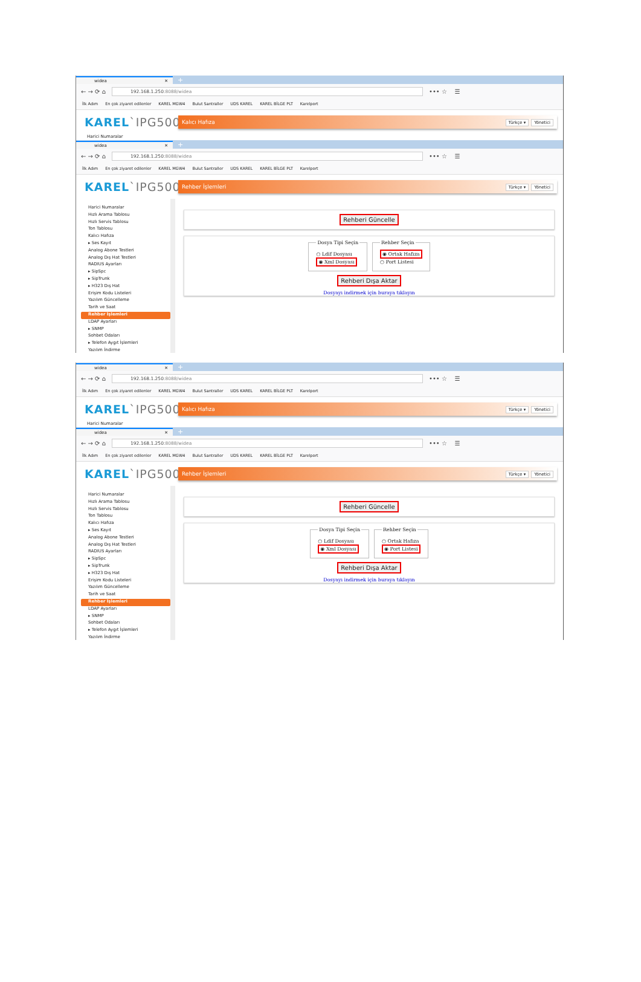widea ✕
+
← → ⟳ ⌂
192.168.1.250:8088/widea
••• ☆ ☰
İlk Adım En çok ziyaret edilenler KAREL MGW4 Bulut Santraller UDS KAREL KAREL BİLGE PLT Karelport
KAREL`IPG500
Kalıcı Hafıza Türkçe ▾ Yönetici
Harici Numaralar
widea ✕
+
← → ⟳ ⌂
192.168.1.250:8088/widea
••• ☆ ☰
İlk Adım En çok ziyaret edilenler KAREL MGW4 Bulut Santraller UDS KAREL KAREL BİLGE PLT Karelport
KAREL`IPG500
Rehber İşlemleri Türkçe ▾ Yönetici
Harici Numaralar
Hızlı Arama Tablosu
Hızlı Servis Tablosu
Ton Tablosu
Kalıcı Hafıza
▸ Ses Kayıt
Analog Abone Testleri
Analog Dış Hat Testleri
RADIUS Ayarları
▸ SipSpc
▸ SipTrunk
▸ H323 Dış Hat
Erişim Kodu Listeleri
Yazılım Güncelleme
Tarih ve Saat
Rehber İşlemleri
LDAP Ayarları
▸ SNMP
Sohbet Odaları
▸ Telefon Aygıt İşlemleri
Yazılım İndirme
Rehberi Güncelle
Dosya Tipi Seçin
○ Ldif Dosyası
◉ Xml Dosyası
Rehber Seçin
◉ Ortak Hafıza
○ Port Listesi
Rehberi Dışa Aktar
Dosyayı indirmek için buraya tıklayın
widea ✕
+
← → ⟳ ⌂
192.168.1.250:8088/widea
••• ☆ ☰
İlk Adım En çok ziyaret edilenler KAREL MGW4 Bulut Santraller UDS KAREL KAREL BİLGE PLT Karelport
KAREL`IPG500
Kalıcı Hafıza Türkçe ▾ Yönetici
Harici Numaralar
widea ✕
+
← → ⟳ ⌂
192.168.1.250:8088/widea
••• ☆ ☰
İlk Adım En çok ziyaret edilenler KAREL MGW4 Bulut Santraller UDS KAREL KAREL BİLGE PLT Karelport
KAREL`IPG500
Rehber İşlemleri Türkçe ▾ Yönetici
Harici Numaralar
Hızlı Arama Tablosu
Hızlı Servis Tablosu
Ton Tablosu
Kalıcı Hafıza
▸ Ses Kayıt
Analog Abone Testleri
Analog Dış Hat Testleri
RADIUS Ayarları
▸ SipSpc
▸ SipTrunk
▸ H323 Dış Hat
Erişim Kodu Listeleri
Yazılım Güncelleme
Tarih ve Saat
Rehber İşlemleri
LDAP Ayarları
▸ SNMP
Sohbet Odaları
▸ Telefon Aygıt İşlemleri
Yazılım İndirme
Rehberi Güncelle
Dosya Tipi Seçin
○ Ldif Dosyası
◉ Xml Dosyası
Rehber Seçin
○ Ortak Hafıza
◉ Port Listesi
Rehberi Dışa Aktar
Dosyayı indirmek için buraya tıklayın